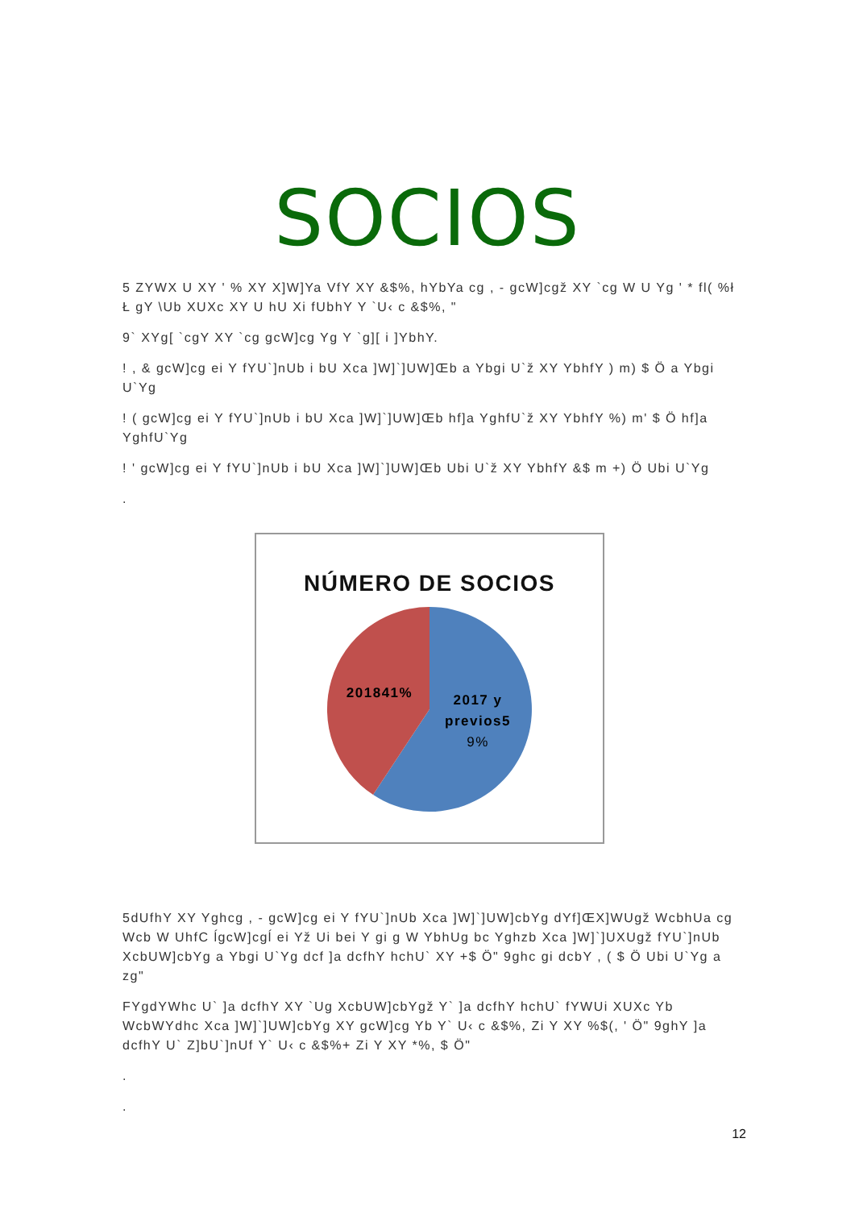SOCIOS
5 ZYWX U XY ' % XY X]W]Ya VfY XY &$%, hYbYa cg , - gcW]cgž XY `cg W U Yg ' * fl( %ł Ł gY \Ub XUXc XY U hU Xi fUbhY Y `U‹ c &$%, "
9` XYg[ `cgY XY `cg gcW]cg Yg Y `g][ i ]YbhY.
! , & gcW]cg ei Y fYU`]nUb i bU Xca ]W]`]UW]Œb a Ybgi U`ž XY YbhfY ) m) $ Ö a Ybgi U`Yg
! ( gcW]cg ei Y fYU`]nUb i bU Xca ]W]`]UW]Œb hf]a YghfU`ž XY YbhfY %) m' $ Ö hf]a YghfU`Yg
! ' gcW]cg ei Y fYU`]nUb i bU Xca ]W]`]UW]Œb Ubi U`ž XY YbhfY &$ m +) Ö Ubi U`Yg
.
NÚMERO DE SOCIOS
201841%
2017 y
previos5
9%
5dUfhY XY Yghcg , - gcW]cg ei Y fYU`]nUb Xca ]W]`]UW]cbYg dYf]ŒX]WUgž WcbhUa cg Wcb W UhfC ĺgcW]cgĺ ei Yž Ui bei Y gi g W YbhUg bc Yghzb Xca ]W]`]UXUgž fYU`]nUb XcbUW]cbYg a Ybgi U`Yg dcf ]a dcfhY hchU` XY +$ Ö" 9ghc gi dcbY , ( $ Ö Ubi U`Yg a zg"
FYgdYWhc U` ]a dcfhY XY `Ug XcbUW]cbYgž Y` ]a dcfhY hchU` fYWUi XUXc Yb WcbWYdhc Xca ]W]`]UW]cbYg XY gcW]cg Yb Y` U‹ c &$%, Zi Y XY %$(, ' Ö" 9ghY ]a dcfhY U` Z]bU`]nUf Y` U‹ c &$%+ Zi Y XY *%, $ Ö"
.
.
12